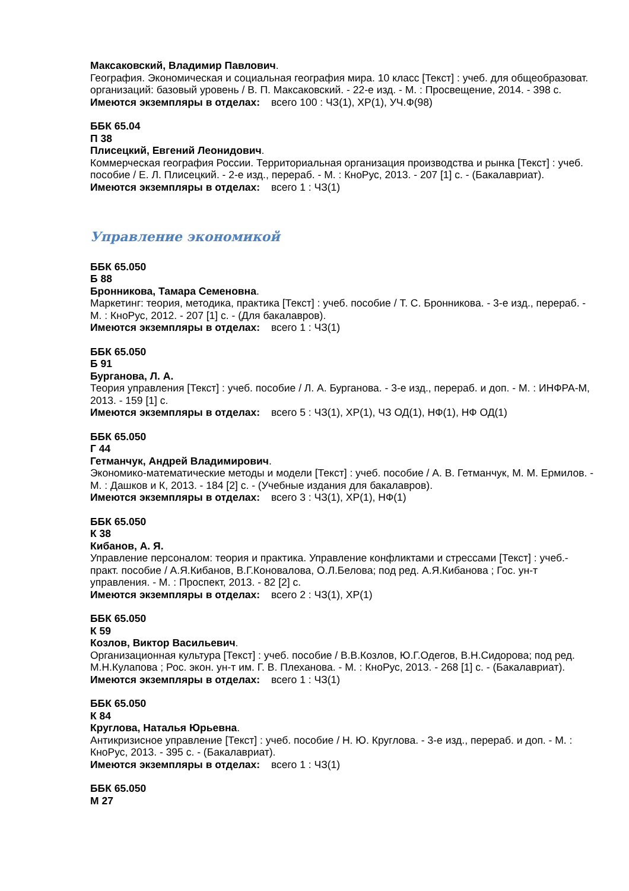Максаковский, Владимир Павлович.
География. Экономическая и социальная география мира. 10 класс [Текст] : учеб. для общеобразоват. организаций: базовый уровень / В. П. Максаковский. - 22-е изд. - М. : Просвещение, 2014. - 398 с.
Имеются экземпляры в отделах: всего 100 : ЧЗ(1), ХР(1), УЧ.Ф(98)
ББК 65.04
П 38
Плисецкий, Евгений Леонидович.
Коммерческая география России. Территориальная организация производства и рынка [Текст] : учеб. пособие / Е. Л. Плисецкий. - 2-е изд., перераб. - М. : КноРус, 2013. - 207 [1] с. - (Бакалавриат).
Имеются экземпляры в отделах: всего 1 : ЧЗ(1)
Управление экономикой
ББК 65.050
Б 88
Бронникова, Тамара Семеновна.
Маркетинг: теория, методика, практика [Текст] : учеб. пособие / Т. С. Бронникова. - 3-е изд., перераб. - М. : КноРус, 2012. - 207 [1] с. - (Для бакалавров).
Имеются экземпляры в отделах: всего 1 : ЧЗ(1)
ББК 65.050
Б 91
Бурганова, Л. А.
Теория управления [Текст] : учеб. пособие / Л. А. Бурганова. - 3-е изд., перераб. и доп. - М. : ИНФРА-М, 2013. - 159 [1] с.
Имеются экземпляры в отделах: всего 5 : ЧЗ(1), ХР(1), ЧЗ ОД(1), НФ(1), НФ ОД(1)
ББК 65.050
Г 44
Гетманчук, Андрей Владимирович.
Экономико-математические методы и модели [Текст] : учеб. пособие / А. В. Гетманчук, М. М. Ермилов. - М. : Дашков и К, 2013. - 184 [2] с. - (Учебные издания для бакалавров).
Имеются экземпляры в отделах: всего 3 : ЧЗ(1), ХР(1), НФ(1)
ББК 65.050
К 38
Кибанов, А. Я.
Управление персоналом: теория и практика. Управление конфликтами и стрессами [Текст] : учеб.-практ. пособие / А.Я.Кибанов, В.Г.Коновалова, О.Л.Белова; под ред. А.Я.Кибанова ; Гос. ун-т управления. - М. : Проспект, 2013. - 82 [2] с.
Имеются экземпляры в отделах: всего 2 : ЧЗ(1), ХР(1)
ББК 65.050
К 59
Козлов, Виктор Васильевич.
Организационная культура [Текст] : учеб. пособие / В.В.Козлов, Ю.Г.Одегов, В.Н.Сидорова; под ред. М.Н.Кулапова ; Рос. экон. ун-т им. Г. В. Плеханова. - М. : КноРус, 2013. - 268 [1] с. - (Бакалавриат).
Имеются экземпляры в отделах: всего 1 : ЧЗ(1)
ББК 65.050
К 84
Круглова, Наталья Юрьевна.
Антикризисное управление [Текст] : учеб. пособие / Н. Ю. Круглова. - 3-е изд., перераб. и доп. - М. : КноРус, 2013. - 395 с. - (Бакалавриат).
Имеются экземпляры в отделах: всего 1 : ЧЗ(1)
ББК 65.050
М 27